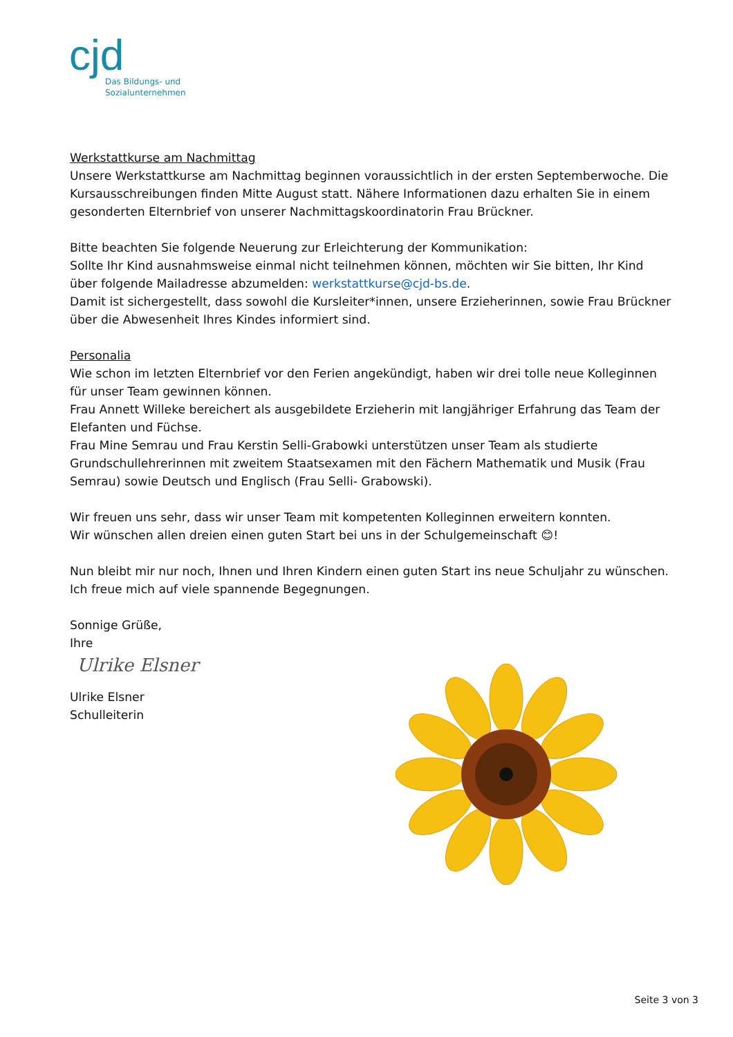cjd
Das Bildungs- und
Sozialunternehmen
Werkstattkurse am Nachmittag
Unsere Werkstattkurse am Nachmittag beginnen voraussichtlich in der ersten Septemberwoche. Die Kursausschreibungen finden Mitte August statt. Nähere Informationen dazu erhalten Sie in einem gesonderten Elternbrief von unserer Nachmittagskoordinatorin Frau Brückner.
Bitte beachten Sie folgende Neuerung zur Erleichterung der Kommunikation:
Sollte Ihr Kind ausnahmsweise einmal nicht teilnehmen können, möchten wir Sie bitten, Ihr Kind über folgende Mailadresse abzumelden: werkstattkurse@cjd-bs.de.
Damit ist sichergestellt, dass sowohl die Kursleiter*innen, unsere Erzieherinnen, sowie Frau Brückner über die Abwesenheit Ihres Kindes informiert sind.
Personalia
Wie schon im letzten Elternbrief vor den Ferien angekündigt, haben wir drei tolle neue Kolleginnen für unser Team gewinnen können.
Frau Annett Willeke bereichert als ausgebildete Erzieherin mit langjähriger Erfahrung das Team der Elefanten und Füchse.
Frau Mine Semrau und Frau Kerstin Selli-Grabowki unterstützen unser Team als studierte Grundschullehrerinnen mit zweitem Staatsexamen mit den Fächern Mathematik und Musik (Frau Semrau) sowie Deutsch und Englisch (Frau Selli- Grabowski).
Wir freuen uns sehr, dass wir unser Team mit kompetenten Kolleginnen erweitern konnten.
Wir wünschen allen dreien einen guten Start bei uns in der Schulgemeinschaft 😊!
Nun bleibt mir nur noch, Ihnen und Ihren Kindern einen guten Start ins neue Schuljahr zu wünschen. Ich freue mich auf viele spannende Begegnungen.
Sonnige Grüße,
Ihre
Ulrike Elsner
Ulrike Elsner
Schulleiterin
Seite 3 von 3